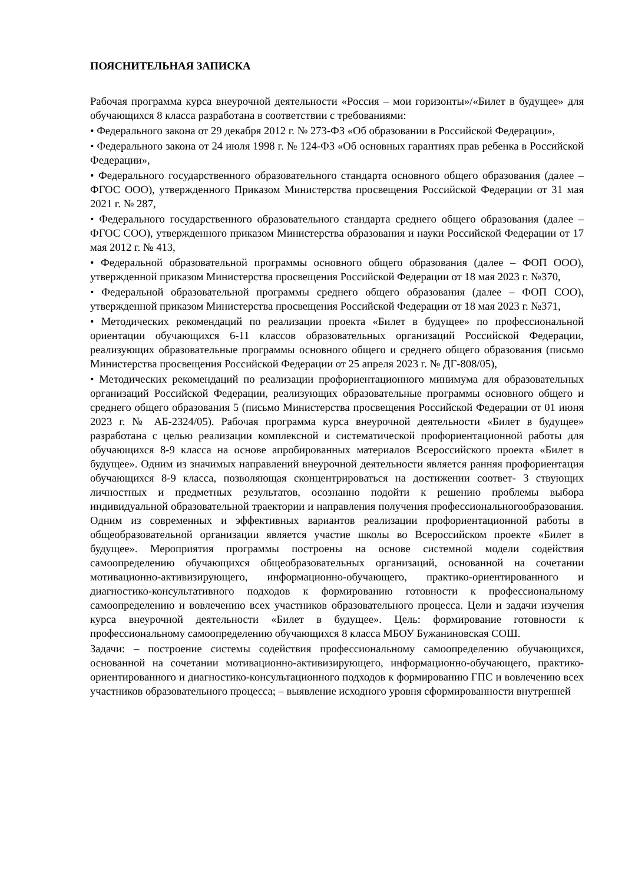ПОЯСНИТЕЛЬНАЯ ЗАПИСКА
Рабочая программа курса внеурочной деятельности «Россия – мои горизонты»/«Билет в будущее» для обучающихся 8 класса разработана в соответствии с требованиями:
• Федерального закона от 29 декабря 2012 г. № 273-ФЗ «Об образовании в Российской Федерации»,
• Федерального закона от 24 июля 1998 г. № 124-ФЗ «Об основных гарантиях прав ребенка в Российской Федерации»,
• Федерального государственного образовательного стандарта основного общего образования (далее – ФГОС ООО), утвержденного Приказом Министерства просвещения Российской Федерации от 31 мая 2021 г. № 287,
• Федерального государственного образовательного стандарта среднего общего образования (далее – ФГОС СОО), утвержденного приказом Министерства образования и науки Российской Федерации от 17 мая 2012 г. № 413,
• Федеральной образовательной программы основного общего образования (далее – ФОП ООО), утвержденной приказом Министерства просвещения Российской Федерации от 18 мая 2023 г. №370,
• Федеральной образовательной программы среднего общего образования (далее – ФОП СОО), утвержденной приказом Министерства просвещения Российской Федерации от 18 мая 2023 г. №371,
• Методических рекомендаций по реализации проекта «Билет в будущее» по профессиональной ориентации обучающихся 6-11 классов образовательных организаций Российской Федерации, реализующих образовательные программы основного общего и среднего общего образования (письмо Министерства просвещения Российской Федерации от 25 апреля 2023 г. № ДГ-808/05),
• Методических рекомендаций по реализации профориентационного минимума для образовательных организаций Российской Федерации, реализующих образовательные программы основного общего и среднего общего образования 5 (письмо Министерства просвещения Российской Федерации от 01 июня 2023 г. № АБ-2324/05). Рабочая программа курса внеурочной деятельности «Билет в будущее» разработана с целью реализации комплексной и систематической профориентационной работы для обучающихся 8-9 класса на основе апробированных материалов Всероссийского проекта «Билет в будущее». Одним из значимых направлений внеурочной деятельности является ранняя профориентация обучающихся 8-9 класса, позволяющая сконцентрироваться на достижении соответ- 3 ствующих личностных и предметных результатов, осознанно подойти к решению проблемы выбора индивидуальной образовательной траектории и направления получения профессиональногообразования. Одним из современных и эффективных вариантов реализации профориентационной работы в общеобразовательной организации является участие школы во Всероссийском проекте «Билет в будущее». Мероприятия программы построены на основе системной модели содействия самоопределению обучающихся общеобразовательных организаций, основанной на сочетании мотивационно-активизирующего, информационно-обучающего, практико-ориентированного и диагностико-консультативного подходов к формированию готовности к профессиональному самоопределению и вовлечению всех участников образовательного процесса. Цели и задачи изучения курса внеурочной деятельности «Билет в будущее». Цель: формирование готовности к профессиональному самоопределению обучающихся 8 класса МБОУ Бужаниновская СОШ.
Задачи: – построение системы содействия профессиональному самоопределению обучающихся, основанной на сочетании мотивационно-активизирующего, информационно-обучающего, практико-ориентированного и диагностико-консультационного подходов к формированию ГПС и вовлечению всех участников образовательного процесса; – выявление исходного уровня сформированности внутренней